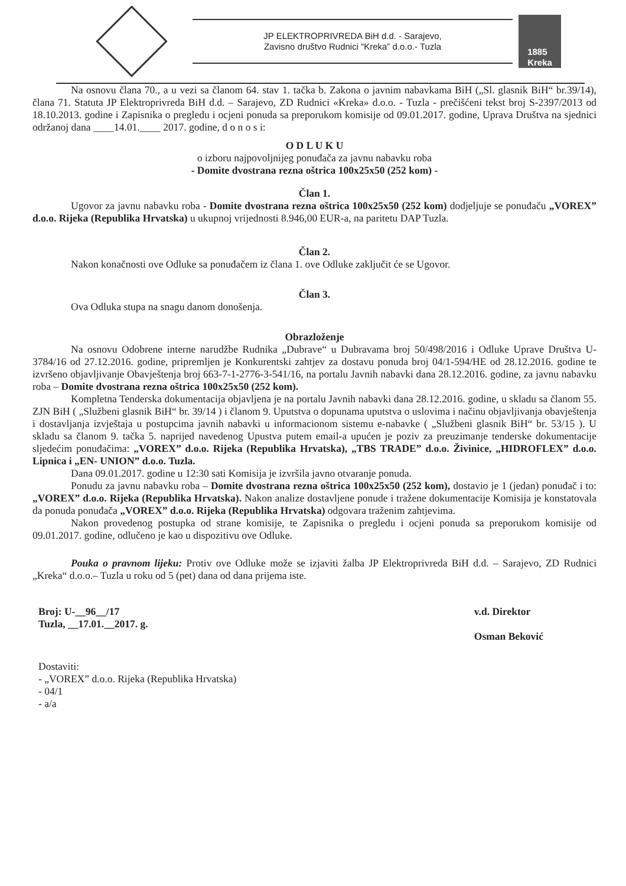JP ELEKTROPRIVREDA BiH d.d. - Sarajevo,
Zavisno društvo Rudnici “Kreka” d.o.o.- Tuzla
1885
Kreka
Na osnovu člana 70., a u vezi sa članom 64. stav 1. tačka b. Zakona o javnim nabavkama BiH („Sl. glasnik BiH“ br.39/14), člana 71. Statuta JP Elektroprivreda BiH d.d. – Sarajevo, ZD Rudnici «Kreka» d.o.o. - Tuzla - prečišćeni tekst broj S-2397/2013 od 18.10.2013. godine i Zapisnika o pregledu i ocjeni ponuda sa preporukom komisije od 09.01.2017. godine, Uprava Društva na sjednici održanoj dana ____14.01.____ 2017. godine, d o n o s i:
O D L U K U
o izboru najpovoljnijeg ponuđača za javnu nabavku roba
- Domite dvostrana rezna oštrica 100x25x50 (252 kom) -
Član 1.
Ugovor za javnu nabavku roba - Domite dvostrana rezna oštrica 100x25x50 (252 kom) dodjeljuje se ponuđaču „VOREX” d.o.o. Rijeka (Republika Hrvatska) u ukupnoj vrijednosti 8.946,00 EUR-a, na paritetu DAP Tuzla.
Član 2.
Nakon konačnosti ove Odluke sa ponuđačem iz člana 1. ove Odluke zaključit će se Ugovor.
Član 3.
Ova Odluka stupa na snagu danom donošenja.
Obrazloženje
Na osnovu Odobrene interne narudžbe Rudnika „Dubrave“ u Dubravama broj 50/498/2016 i Odluke Uprave Društva U-3784/16 od 27.12.2016. godine, pripremljen je Konkurentski zahtjev za dostavu ponuda broj 04/1-594/HE od 28.12.2016. godine te izvršeno objavljivanje Obavještenja broj 663-7-1-2776-3-541/16, na portalu Javnih nabavki dana 28.12.2016. godine, za javnu nabavku roba – Domite dvostrana rezna oštrica 100x25x50 (252 kom).
Kompletna Tenderska dokumentacija objavljena je na portalu Javnih nabavki dana 28.12.2016. godine, u skladu sa članom 55. ZJN BiH ( „Službeni glasnik BiH“ br. 39/14 ) i članom 9. Uputstva o dopunama uputstva o uslovima i načinu objavljivanja obavještenja i dostavljanja izvještaja u postupcima javnih nabavki u informacionom sistemu e-nabavke ( „Službeni glasnik BiH“ br. 53/15 ). U skladu sa članom 9. tačka 5. naprijed navedenog Upustva putem email-a upućen je poziv za preuzimanje tenderske dokumentacije sljedećim ponuđačima: „VOREX” d.o.o. Rijeka (Republika Hrvatska), „TBS TRADE” d.o.o. Živinice, „HIDROFLEX” d.o.o. Lipnica i „EN- UNION” d.o.o. Tuzla.
Dana 09.01.2017. godine u 12:30 sati Komisija je izvršila javno otvaranje ponuda.
Ponudu za javnu nabavku roba – Domite dvostrana rezna oštrica 100x25x50 (252 kom), dostavio je 1 (jedan) ponuđač i to: „VOREX” d.o.o. Rijeka (Republika Hrvatska). Nakon analize dostavljene ponude i tražene dokumentacije Komisija je konstatovala da ponuda ponuđača „VOREX” d.o.o. Rijeka (Republika Hrvatska) odgovara traženim zahtjevima.
Nakon provedenog postupka od strane komisije, te Zapisnika o pregledu i ocjeni ponuda sa preporukom komisije od 09.01.2017. godine, odlučeno je kao u dispozitivu ove Odluke.
Pouka o pravnom lijeku: Protiv ove Odluke može se izjaviti žalba JP Elektroprivreda BiH d.d. – Sarajevo, ZD Rudnici „Kreka“ d.o.o.– Tuzla u roku od 5 (pet) dana od dana prijema iste.
Broj: U-__96__/17
Tuzla, __17.01.__2017. g.
v.d. Direktor
Osman Beković
Dostaviti:
- „VOREX” d.o.o. Rijeka (Republika Hrvatska)
- 04/1
- a/a